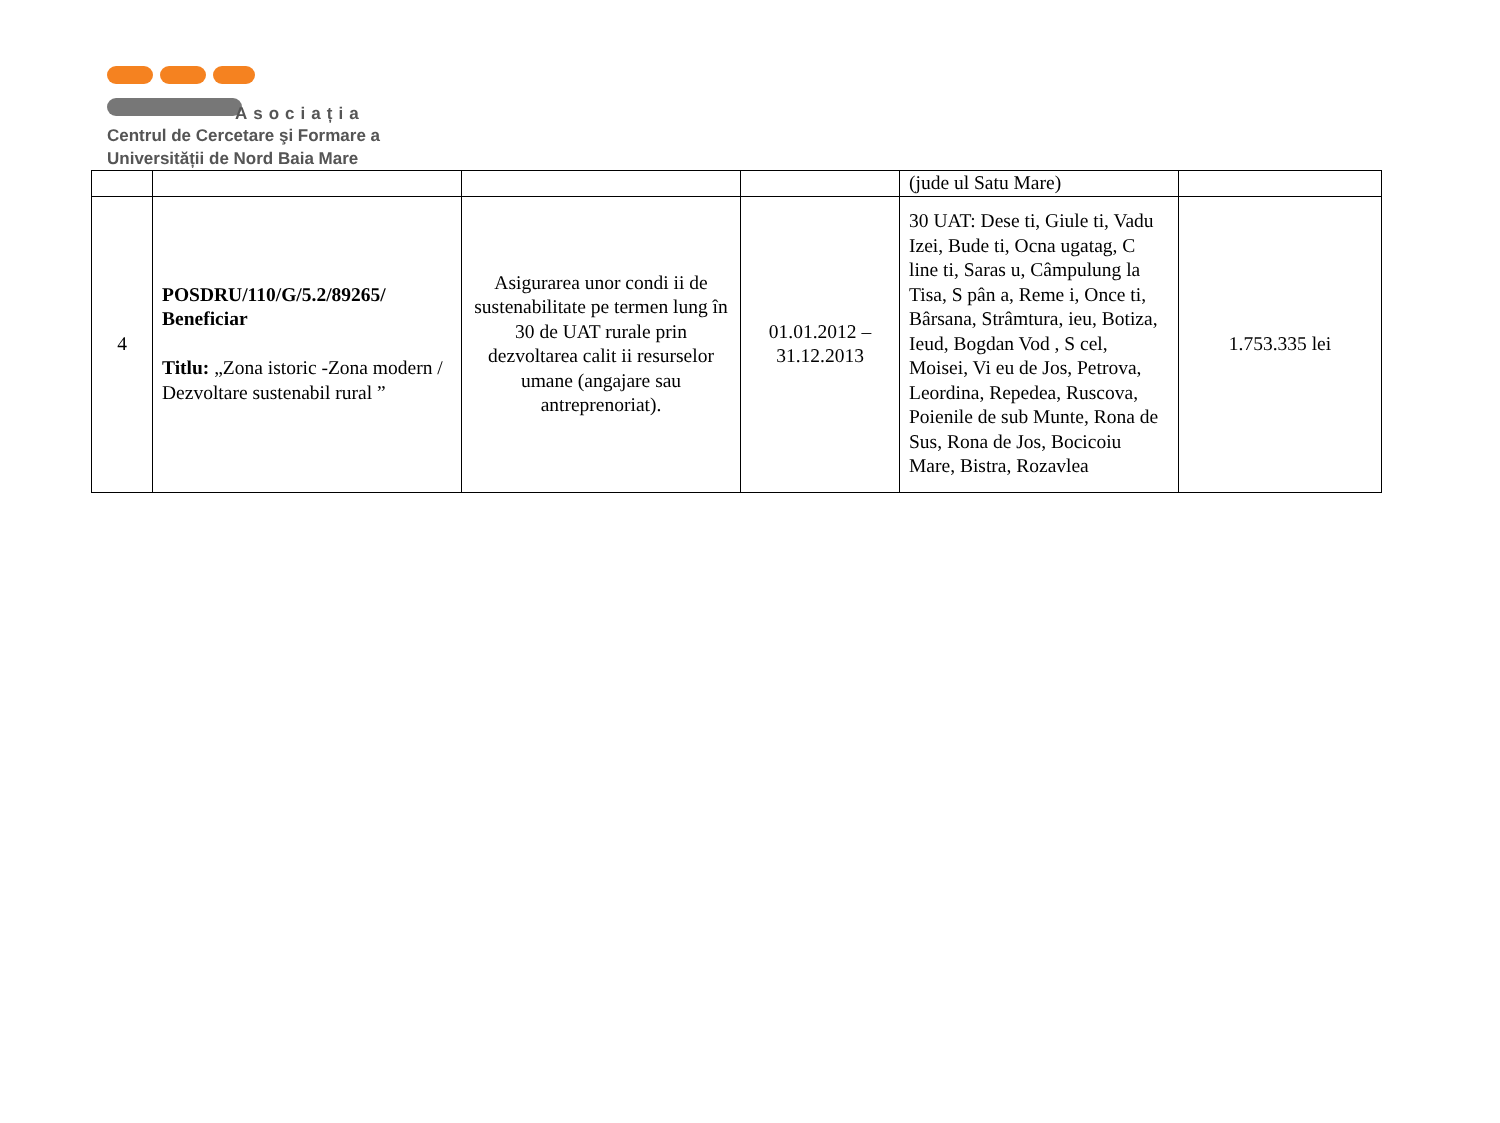Asociația
Centrul de Cercetare şi Formare a
Universității de Nord Baia Mare
| | | | | (jude ul Satu Mare) | |
| 4 | POSDRU/110/G/5.2/89265/ Beneficiar Titlu: „Zona istoric -Zona modern / Dezvoltare sustenabil rural ” | Asigurarea unor condi ii de sustenabilitate pe termen lung în 30 de UAT rurale prin dezvoltarea calit ii resurselor umane (angajare sau antreprenoriat). | 01.01.2012 – 31.12.2013 | 30 UAT: Dese ti, Giule ti, Vadu Izei, Bude ti, Ocna ugatag, C line ti, Saras u, Câmpulung la Tisa, S pân a, Reme i, Once ti, Bârsana, Strâmtura, ieu, Botiza, Ieud, Bogdan Vod , S cel, Moisei, Vi eu de Jos, Petrova, Leordina, Repedea, Ruscova, Poienile de sub Munte, Rona de Sus, Rona de Jos, Bocicoiu Mare, Bistra, Rozavlea | 1.753.335 lei |